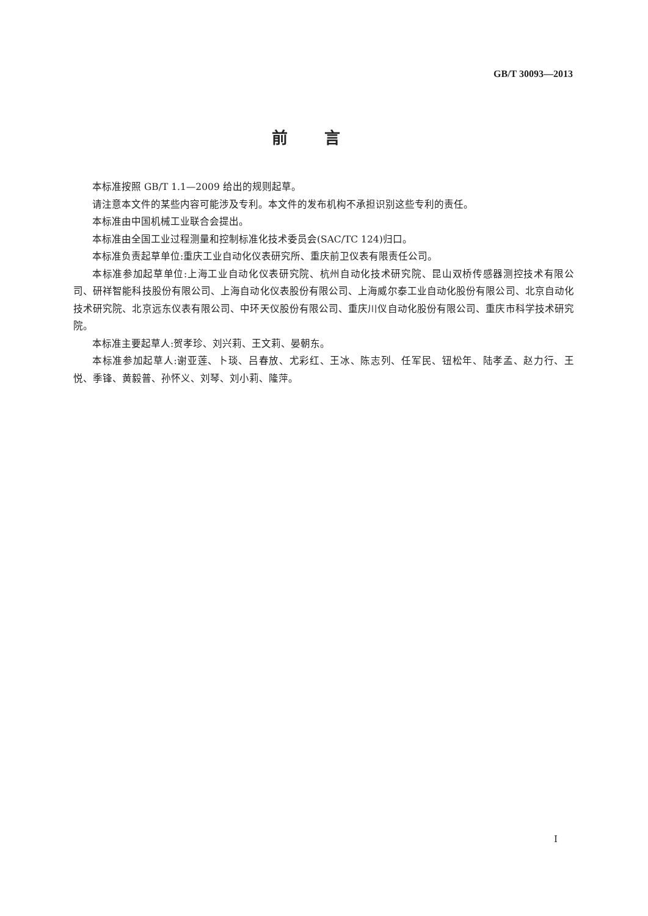GB/T 30093—2013
前言
本标准按照 GB/T 1.1—2009 给出的规则起草。
请注意本文件的某些内容可能涉及专利。本文件的发布机构不承担识别这些专利的责任。
本标准由中国机械工业联合会提出。
本标准由全国工业过程测量和控制标准化技术委员会(SAC/TC 124)归口。
本标准负责起草单位:重庆工业自动化仪表研究所、重庆前卫仪表有限责任公司。
本标准参加起草单位:上海工业自动化仪表研究院、杭州自动化技术研究院、昆山双桥传感器测控技术有限公司、研祥智能科技股份有限公司、上海自动化仪表股份有限公司、上海威尔泰工业自动化股份有限公司、北京自动化技术研究院、北京远东仪表有限公司、中环天仪股份有限公司、重庆川仪自动化股份有限公司、重庆市科学技术研究院。
本标准主要起草人:贺孝珍、刘兴莉、王文莉、晏朝东。
本标准参加起草人:谢亚莲、卜琰、吕春放、尤彩红、王冰、陈志列、任军民、钮松年、陆孝孟、赵力行、王悦、季锋、黄毅普、孙怀义、刘琴、刘小莉、隆萍。
I